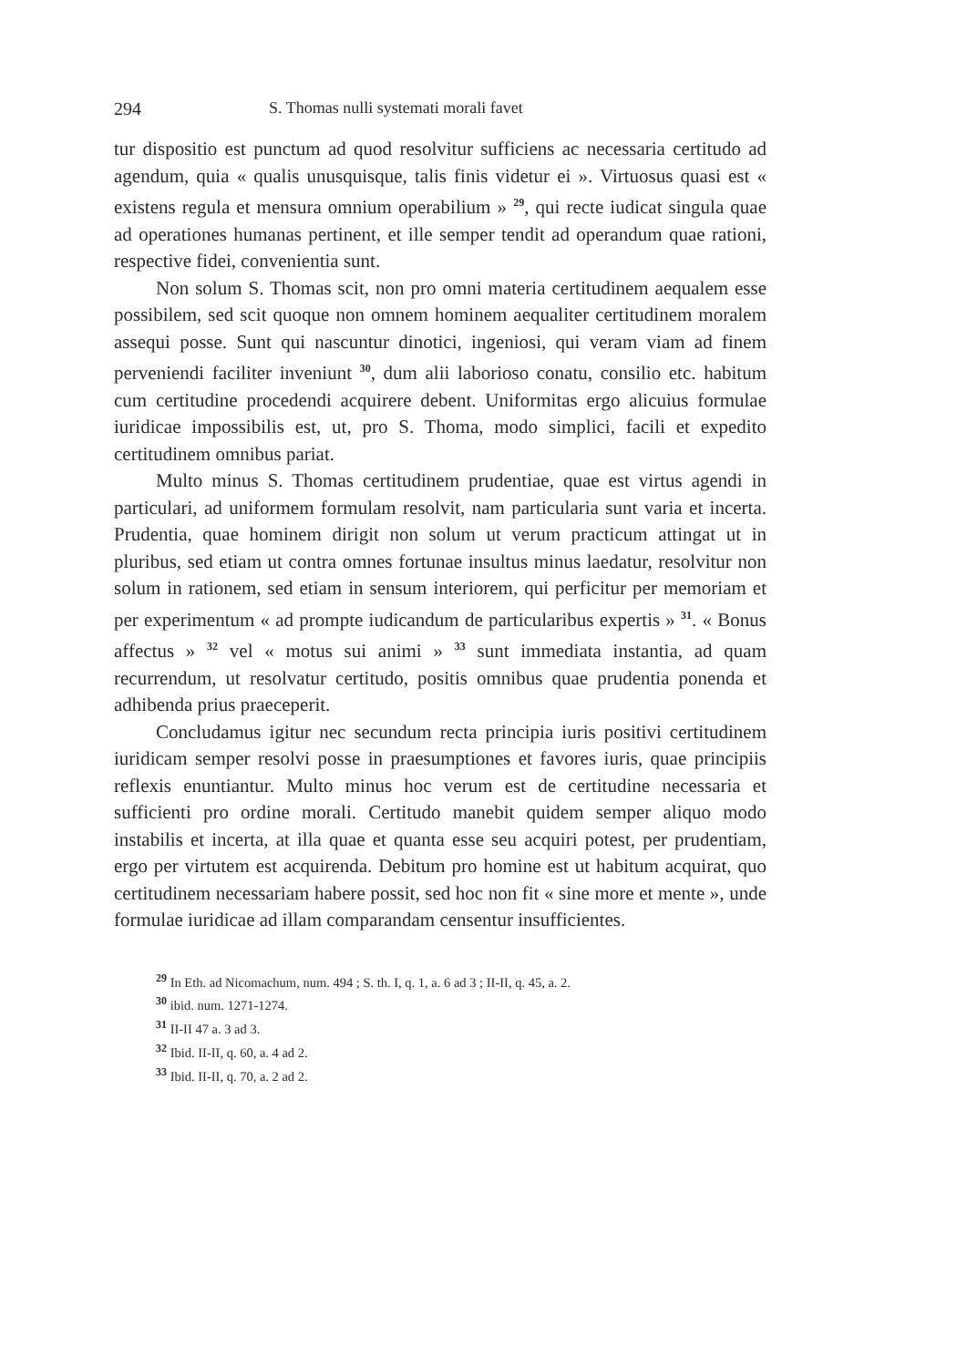294 S. Thomas nulli systemati morali favet
tur dispositio est punctum ad quod resolvitur sufficiens ac necessaria certitudo ad agendum, quia « qualis unusquisque, talis finis videtur ei ». Virtuosus quasi est « existens regula et mensura omnium operabilium » <sup>29</sup>, qui recte iudicat singula quae ad operationes humanas pertinent, et ille semper tendit ad operandum quae rationi, respective fidei, convenientia sunt.
Non solum S. Thomas scit, non pro omni materia certitudinem aequalem esse possibilem, sed scit quoque non omnem hominem aequaliter certitudinem moralem assequi posse. Sunt qui nascuntur dinotici, ingeniosi, qui veram viam ad finem perveniendi faciliter inveniunt <sup>30</sup>, dum alii laborioso conatu, consilio etc. habitum cum certitudine procedendi acquirere debent. Uniformitas ergo alicuius formulae iuridicae impossibilis est, ut, pro S. Thoma, modo simplici, facili et expedito certitudinem omnibus pariat.
Multo minus S. Thomas certitudinem prudentiae, quae est virtus agendi in particulari, ad uniformem formulam resolvit, nam particularia sunt varia et incerta. Prudentia, quae hominem dirigit non solum ut verum practicum attingat ut in pluribus, sed etiam ut contra omnes fortunae insultus minus laedatur, resolvitur non solum in rationem, sed etiam in sensum interiorem, qui perficitur per memoriam et per experimentum « ad prompte iudicandum de particularibus expertis » <sup>31</sup>. « Bonus affectus » <sup>32</sup> vel « motus sui animi » <sup>33</sup> sunt immediata instantia, ad quam recurrendum, ut resolvatur certitudo, positis omnibus quae prudentia ponenda et adhibenda prius praeceperit.
Concludamus igitur nec secundum recta principia iuris positivi certitudinem iuridicam semper resolvi posse in praesumptiones et favores iuris, quae principiis reflexis enuntiantur. Multo minus hoc verum est de certitudine necessaria et sufficienti pro ordine morali. Certitudo manebit quidem semper aliquo modo instabilis et incerta, at illa quae et quanta esse seu acquiri potest, per prudentiam, ergo per virtutem est acquirenda. Debitum pro homine est ut habitum acquirat, quo certitudinem necessariam habere possit, sed hoc non fit « sine more et mente », unde formulae iuridicae ad illam comparandam censentur insufficientes.
<sup>29</sup> In Eth. ad Nicomachum, num. 494 ; S. th. I, q. 1, a. 6 ad 3 ; II-II, q. 45, a. 2.
<sup>30</sup> ibid. num. 1271-1274.
<sup>31</sup> II-II 47 a. 3 ad 3.
<sup>32</sup> Ibid. II-II, q. 60, a. 4 ad 2.
<sup>33</sup> Ibid. II-II, q. 70, a. 2 ad 2.